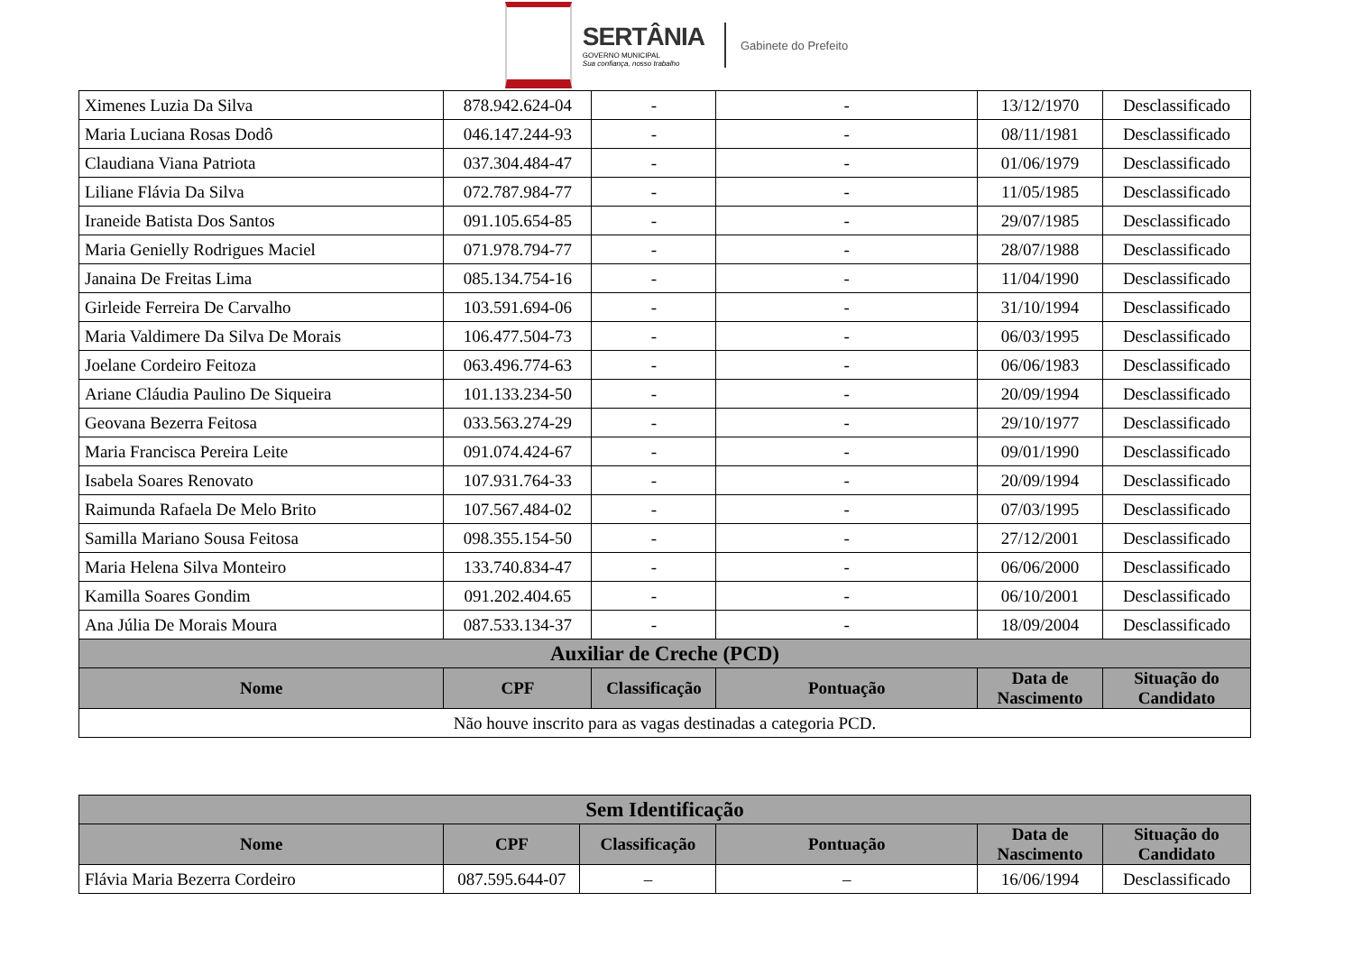SERTÂNIA
GOVERNO MUNICIPAL
Sua confiança, nosso trabalho
Gabinete do Prefeito
| Ximenes Luzia Da Silva | 878.942.624-04 | - | - | 13/12/1970 | Desclassificado |
| Maria Luciana Rosas Dodô | 046.147.244-93 | - | - | 08/11/1981 | Desclassificado |
| Claudiana Viana Patriota | 037.304.484-47 | - | - | 01/06/1979 | Desclassificado |
| Liliane Flávia Da Silva | 072.787.984-77 | - | - | 11/05/1985 | Desclassificado |
| Iraneide Batista Dos Santos | 091.105.654-85 | - | - | 29/07/1985 | Desclassificado |
| Maria Genielly Rodrigues Maciel | 071.978.794-77 | - | - | 28/07/1988 | Desclassificado |
| Janaina De Freitas Lima | 085.134.754-16 | - | - | 11/04/1990 | Desclassificado |
| Girleide Ferreira De Carvalho | 103.591.694-06 | - | - | 31/10/1994 | Desclassificado |
| Maria Valdimere Da Silva De Morais | 106.477.504-73 | - | - | 06/03/1995 | Desclassificado |
| Joelane Cordeiro Feitoza | 063.496.774-63 | - | - | 06/06/1983 | Desclassificado |
| Ariane Cláudia Paulino De Siqueira | 101.133.234-50 | - | - | 20/09/1994 | Desclassificado |
| Geovana Bezerra Feitosa | 033.563.274-29 | - | - | 29/10/1977 | Desclassificado |
| Maria Francisca Pereira Leite | 091.074.424-67 | - | - | 09/01/1990 | Desclassificado |
| Isabela Soares Renovato | 107.931.764-33 | - | - | 20/09/1994 | Desclassificado |
| Raimunda Rafaela De Melo Brito | 107.567.484-02 | - | - | 07/03/1995 | Desclassificado |
| Samilla Mariano Sousa Feitosa | 098.355.154-50 | - | - | 27/12/2001 | Desclassificado |
| Maria Helena Silva Monteiro | 133.740.834-47 | - | - | 06/06/2000 | Desclassificado |
| Kamilla Soares Gondim | 091.202.404.65 | - | - | 06/10/2001 | Desclassificado |
| Ana Júlia De Morais Moura | 087.533.134-37 | - | - | 18/09/2004 | Desclassificado |
| Auxiliar de Creche (PCD) | | | | | |
| Nome | CPF | Classificação | Pontuação | Data de Nascimento | Situação do Candidato |
| Não houve inscrito para as vagas destinadas a categoria PCD. | | | | | |
| Sem Identificação | | | | | |
| --- | --- | --- | --- | --- | --- |
| Nome | CPF | Classificação | Pontuação | Data de Nascimento | Situação do Candidato |
| Flávia Maria Bezerra Cordeiro | 087.595.644-07 | – | – | 16/06/1994 | Desclassificado |